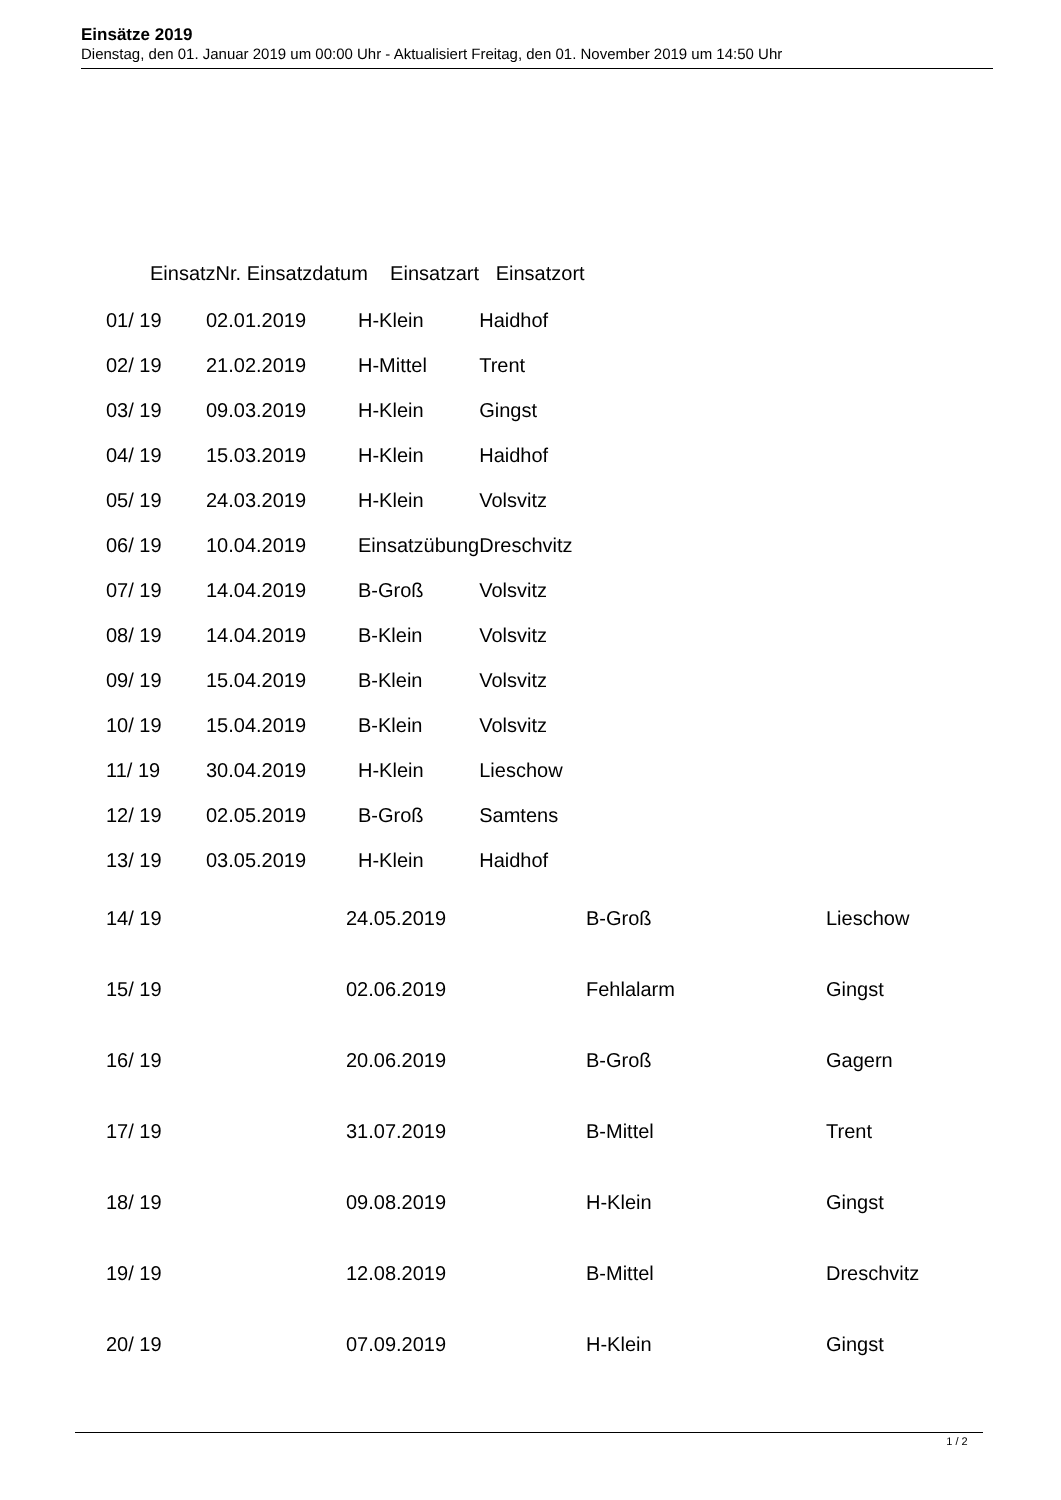Einsätze 2019
Dienstag, den 01. Januar 2019 um 00:00 Uhr - Aktualisiert Freitag, den 01. November 2019 um 14:50 Uhr
| EinsatzNr. Einsatzdatum Einsatzart Einsatzort | | | |
| --- | --- | --- | --- |
| 01/ 19 | 02.01.2019 | H-Klein | Haidhof |
| 02/ 19 | 21.02.2019 | H-Mittel | Trent |
| 03/ 19 | 09.03.2019 | H-Klein | Gingst |
| 04/ 19 | 15.03.2019 | H-Klein | Haidhof |
| 05/ 19 | 24.03.2019 | H-Klein | Volsvitz |
| 06/ 19 | 10.04.2019 | Einsatzübung | Dreschvitz |
| 07/ 19 | 14.04.2019 | B-Groß | Volsvitz |
| 08/ 19 | 14.04.2019 | B-Klein | Volsvitz |
| 09/ 19 | 15.04.2019 | B-Klein | Volsvitz |
| 10/ 19 | 15.04.2019 | B-Klein | Volsvitz |
| 11/ 19 | 30.04.2019 | H-Klein | Lieschow |
| 12/ 19 | 02.05.2019 | B-Groß | Samtens |
| 13/ 19 | 03.05.2019 | H-Klein | Haidhof |
| 14/ 19 | 24.05.2019 | B-Groß | Lieschow |
| 15/ 19 | 02.06.2019 | Fehlalarm | Gingst |
| 16/ 19 | 20.06.2019 | B-Groß | Gagern |
| 17/ 19 | 31.07.2019 | B-Mittel | Trent |
| 18/ 19 | 09.08.2019 | H-Klein | Gingst |
| 19/ 19 | 12.08.2019 | B-Mittel | Dreschvitz |
| 20/ 19 | 07.09.2019 | H-Klein | Gingst |
1 / 2